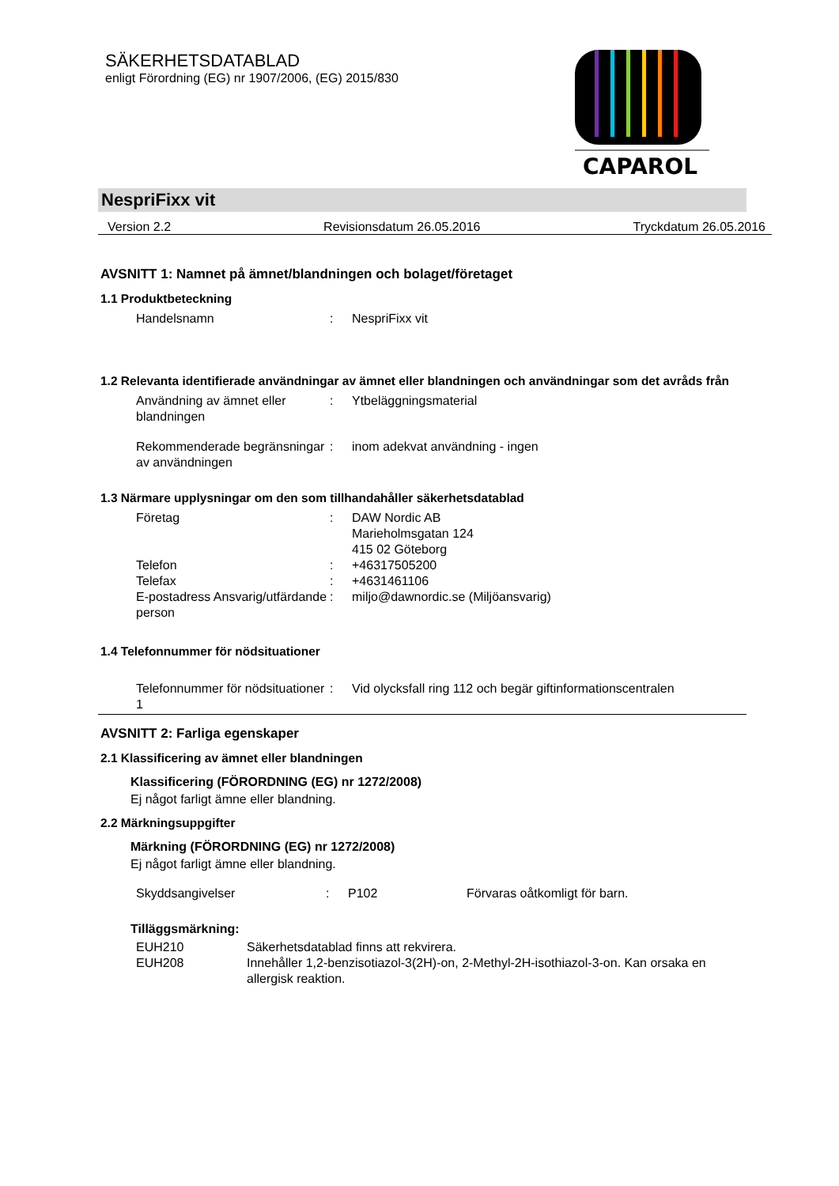SÄKERHETSDATABLAD
enligt Förordning (EG) nr 1907/2006, (EG) 2015/830
CAPAROL
NespriFixx vit
Version 2.2 Revisionsdatum 26.05.2016 Tryckdatum 26.05.2016
AVSNITT 1: Namnet på ämnet/blandningen och bolaget/företaget
1.1 Produktbeteckning
Handelsnamn : NespriFixx vit
1.2 Relevanta identifierade användningar av ämnet eller blandningen och användningar som det avråds från
Användning av ämnet eller blandningen
: Ytbeläggningsmaterial
Rekommenderade begränsningar av användningen
: inom adekvat användning - ingen
1.3 Närmare upplysningar om den som tillhandahåller säkerhetsdatablad
Företag : DAW Nordic AB
Marieholmsgatan 124
415 02 Göteborg
Telefon : +46317505200
Telefax : +4631461106
E-postadress Ansvarig/utfärdande person
: miljo@dawnordic.se (Miljöansvarig)
1.4 Telefonnummer för nödsituationer
Telefonnummer för nödsituationer 1
: Vid olycksfall ring 112 och begär giftinformationscentralen
AVSNITT 2: Farliga egenskaper
2.1 Klassificering av ämnet eller blandningen
Klassificering (FÖRORDNING (EG) nr 1272/2008)
Ej något farligt ämne eller blandning.
2.2 Märkningsuppgifter
Märkning (FÖRORDNING (EG) nr 1272/2008)
Ej något farligt ämne eller blandning.
Skyddsangivelser : P102 Förvaras oåtkomligt för barn.
Tilläggsmärkning:
EUH210 Säkerhetsdatablad finns att rekvirera.
EUH208 Innehåller 1,2-benzisotiazol-3(2H)-on, 2-Methyl-2H-isothiazol-3-on. Kan orsaka en allergisk reaktion.